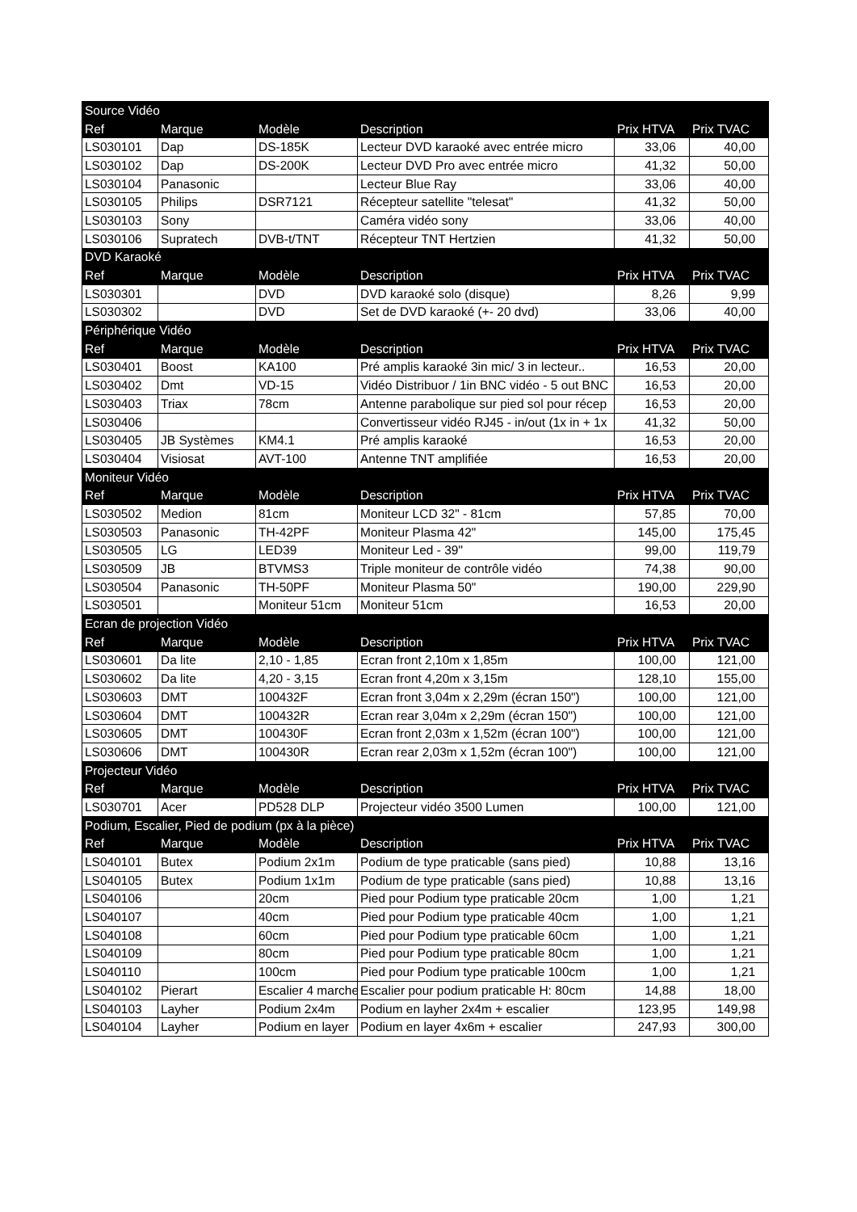| Source Vidéo | | | | | |
| Ref | Marque | Modèle | Description | Prix HTVA | Prix TVAC |
| LS030101 | Dap | DS-185K | Lecteur DVD karaoké avec entrée micro | 33,06 | 40,00 |
| LS030102 | Dap | DS-200K | Lecteur DVD Pro avec entrée micro | 41,32 | 50,00 |
| LS030104 | Panasonic | | Lecteur Blue Ray | 33,06 | 40,00 |
| LS030105 | Philips | DSR7121 | Récepteur satellite "telesat" | 41,32 | 50,00 |
| LS030103 | Sony | | Caméra vidéo sony | 33,06 | 40,00 |
| LS030106 | Supratech | DVB-t/TNT | Récepteur TNT Hertzien | 41,32 | 50,00 |
| DVD Karaoké | | | | | |
| Ref | Marque | Modèle | Description | Prix HTVA | Prix TVAC |
| LS030301 | | DVD | DVD karaoké solo (disque) | 8,26 | 9,99 |
| LS030302 | | DVD | Set de DVD karaoké (+- 20 dvd) | 33,06 | 40,00 |
| Périphérique Vidéo | | | | | |
| Ref | Marque | Modèle | Description | Prix HTVA | Prix TVAC |
| LS030401 | Boost | KA100 | Pré amplis karaoké 3in mic/ 3 in lecteur.. | 16,53 | 20,00 |
| LS030402 | Dmt | VD-15 | Vidéo Distribuor / 1in BNC vidéo - 5 out BNC | 16,53 | 20,00 |
| LS030403 | Triax | 78cm | Antenne parabolique sur pied sol pour récep | 16,53 | 20,00 |
| LS030406 | | | Convertisseur vidéo RJ45 - in/out (1x in + 1x | 41,32 | 50,00 |
| LS030405 | JB Systèmes | KM4.1 | Pré amplis karaoké | 16,53 | 20,00 |
| LS030404 | Visiosat | AVT-100 | Antenne TNT amplifiée | 16,53 | 20,00 |
| Moniteur Vidéo | | | | | |
| Ref | Marque | Modèle | Description | Prix HTVA | Prix TVAC |
| LS030502 | Medion | 81cm | Moniteur LCD 32" - 81cm | 57,85 | 70,00 |
| LS030503 | Panasonic | TH-42PF | Moniteur Plasma 42" | 145,00 | 175,45 |
| LS030505 | LG | LED39 | Moniteur Led - 39" | 99,00 | 119,79 |
| LS030509 | JB | BTVMS3 | Triple moniteur de contrôle vidéo | 74,38 | 90,00 |
| LS030504 | Panasonic | TH-50PF | Moniteur Plasma 50" | 190,00 | 229,90 |
| LS030501 | | Moniteur 51cm | Moniteur 51cm | 16,53 | 20,00 |
| Ecran de projection Vidéo | | | | | |
| Ref | Marque | Modèle | Description | Prix HTVA | Prix TVAC |
| LS030601 | Da lite | 2,10 - 1,85 | Ecran front 2,10m x 1,85m | 100,00 | 121,00 |
| LS030602 | Da lite | 4,20 - 3,15 | Ecran front 4,20m x 3,15m | 128,10 | 155,00 |
| LS030603 | DMT | 100432F | Ecran front 3,04m x 2,29m (écran 150") | 100,00 | 121,00 |
| LS030604 | DMT | 100432R | Ecran rear 3,04m x 2,29m (écran 150") | 100,00 | 121,00 |
| LS030605 | DMT | 100430F | Ecran front 2,03m x 1,52m (écran 100") | 100,00 | 121,00 |
| LS030606 | DMT | 100430R | Ecran rear 2,03m x 1,52m (écran 100") | 100,00 | 121,00 |
| Projecteur Vidéo | | | | | |
| Ref | Marque | Modèle | Description | Prix HTVA | Prix TVAC |
| LS030701 | Acer | PD528 DLP | Projecteur vidéo 3500 Lumen | 100,00 | 121,00 |
| Podium, Escalier, Pied de podium (px à la pièce) | | | | | |
| Ref | Marque | Modèle | Description | Prix HTVA | Prix TVAC |
| LS040101 | Butex | Podium 2x1m | Podium de type praticable (sans pied) | 10,88 | 13,16 |
| LS040105 | Butex | Podium 1x1m | Podium de type praticable (sans pied) | 10,88 | 13,16 |
| LS040106 | | 20cm | Pied pour Podium type praticable 20cm | 1,00 | 1,21 |
| LS040107 | | 40cm | Pied pour Podium type praticable 40cm | 1,00 | 1,21 |
| LS040108 | | 60cm | Pied pour Podium type praticable 60cm | 1,00 | 1,21 |
| LS040109 | | 80cm | Pied pour Podium type praticable 80cm | 1,00 | 1,21 |
| LS040110 | | 100cm | Pied pour Podium type praticable 100cm | 1,00 | 1,21 |
| LS040102 | Pierart | Escalier 4 marche | Escalier pour podium praticable H: 80cm | 14,88 | 18,00 |
| LS040103 | Layher | Podium 2x4m | Podium en layher 2x4m + escalier | 123,95 | 149,98 |
| LS040104 | Layher | Podium en layer | Podium en layer 4x6m + escalier | 247,93 | 300,00 |